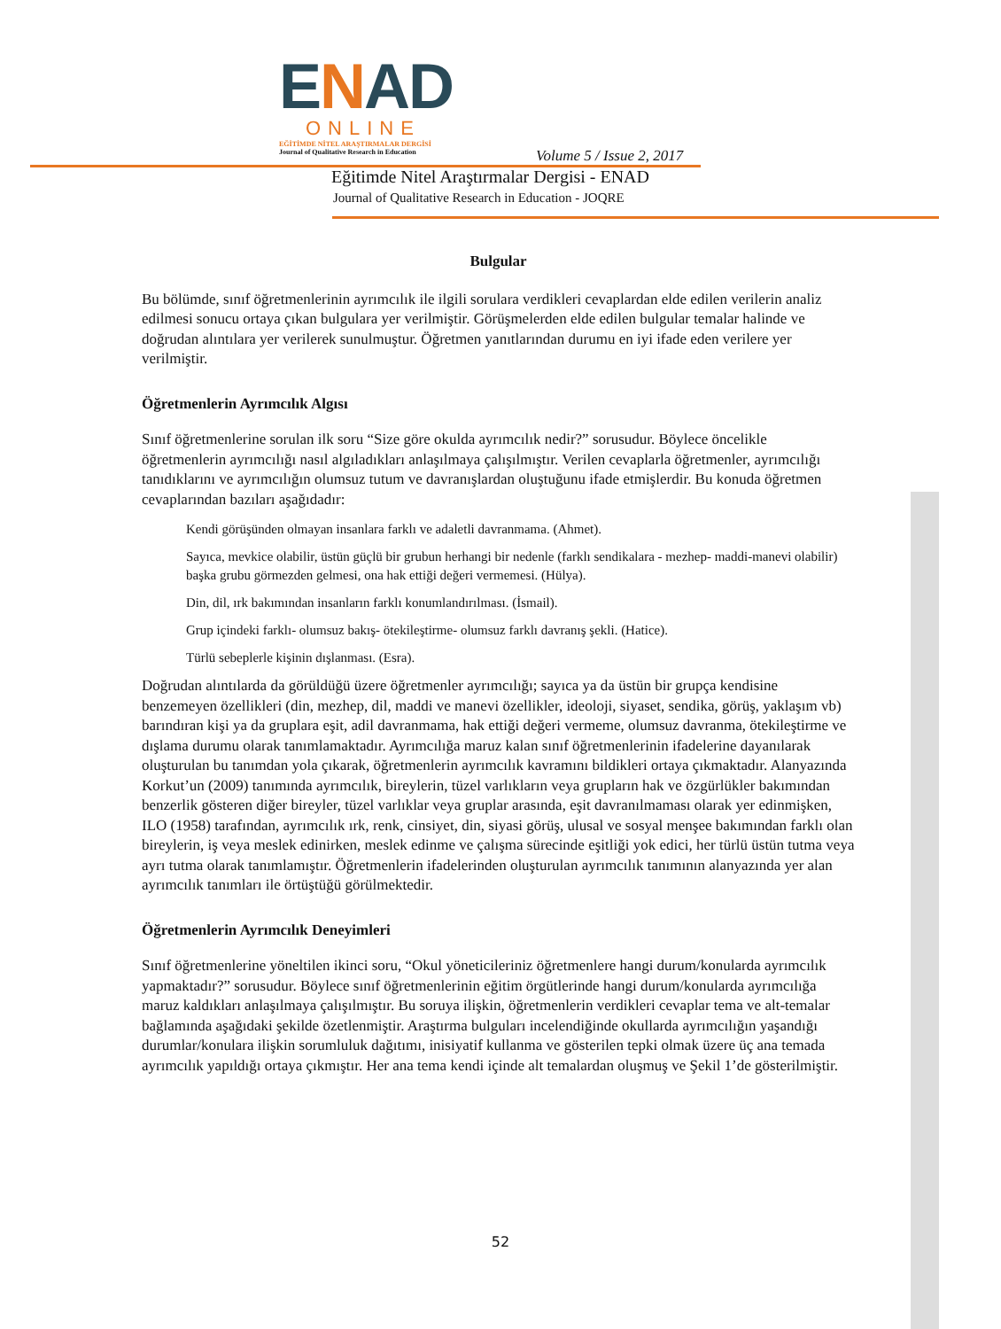ENAD
ONLINE
EĞİTİMDE NİTEL ARAŞTIRMALAR DERGİSİ
Journal of Qualitative Research in Education
Volume 5 / Issue 2, 2017
Eğitimde Nitel Araştırmalar Dergisi - ENAD
Journal of Qualitative Research in Education - JOQRE
Bulgular
Bu bölümde, sınıf öğretmenlerinin ayrımcılık ile ilgili sorulara verdikleri cevaplardan elde edilen verilerin analiz edilmesi sonucu ortaya çıkan bulgulara yer verilmiştir. Görüşmelerden elde edilen bulgular temalar halinde ve doğrudan alıntılara yer verilerek sunulmuştur. Öğretmen yanıtlarından durumu en iyi ifade eden verilere yer verilmiştir.
Öğretmenlerin Ayrımcılık Algısı
Sınıf öğretmenlerine sorulan ilk soru “Size göre okulda ayrımcılık nedir?” sorusudur. Böylece öncelikle öğretmenlerin ayrımcılığı nasıl algıladıkları anlaşılmaya çalışılmıştır. Verilen cevaplarla öğretmenler, ayrımcılığı tanıdıklarını ve ayrımcılığın olumsuz tutum ve davranışlardan oluştuğunu ifade etmişlerdir. Bu konuda öğretmen cevaplarından bazıları aşağıdadır:
Kendi görüşünden olmayan insanlara farklı ve adaletli davranmama. (Ahmet).
Sayıca, mevkice olabilir, üstün güçlü bir grubun herhangi bir nedenle (farklı sendikalara - mezhep- maddi-manevi olabilir) başka grubu görmezden gelmesi, ona hak ettiği değeri vermemesi. (Hülya).
Din, dil, ırk bakımından insanların farklı konumlandırılması. (İsmail).
Grup içindeki farklı- olumsuz bakış- ötekileştirme- olumsuz farklı davranış şekli. (Hatice).
Türlü sebeplerle kişinin dışlanması. (Esra).
Doğrudan alıntılarda da görüldüğü üzere öğretmenler ayrımcılığı; sayıca ya da üstün bir grupça kendisine benzemeyen özellikleri (din, mezhep, dil, maddi ve manevi özellikler, ideoloji, siyaset, sendika, görüş, yaklaşım vb) barındıran kişi ya da gruplara eşit, adil davranmama, hak ettiği değeri vermeme, olumsuz davranma, ötekileştirme ve dışlama durumu olarak tanımlamaktadır. Ayrımcılığa maruz kalan sınıf öğretmenlerinin ifadelerine dayanılarak oluşturulan bu tanımdan yola çıkarak, öğretmenlerin ayrımcılık kavramını bildikleri ortaya çıkmaktadır. Alanyazında Korkut’un (2009) tanımında ayrımcılık, bireylerin, tüzel varlıkların veya grupların hak ve özgürlükler bakımından benzerlik gösteren diğer bireyler, tüzel varlıklar veya gruplar arasında, eşit davranılmaması olarak yer edinmişken, ILO (1958) tarafından, ayrımcılık ırk, renk, cinsiyet, din, siyasi görüş, ulusal ve sosyal menşee bakımından farklı olan bireylerin, iş veya meslek edinirken, meslek edinme ve çalışma sürecinde eşitliği yok edici, her türlü üstün tutma veya ayrı tutma olarak tanımlamıştır. Öğretmenlerin ifadelerinden oluşturulan ayrımcılık tanımının alanyazında yer alan ayrımcılık tanımları ile örtüştüğü görülmektedir.
Öğretmenlerin Ayrımcılık Deneyimleri
Sınıf öğretmenlerine yöneltilen ikinci soru, “Okul yöneticileriniz öğretmenlere hangi durum/konularda ayrımcılık yapmaktadır?” sorusudur. Böylece sınıf öğretmenlerinin eğitim örgütlerinde hangi durum/konularda ayrımcılığa maruz kaldıkları anlaşılmaya çalışılmıştır. Bu soruya ilişkin, öğretmenlerin verdikleri cevaplar tema ve alt-temalar bağlamında aşağıdaki şekilde özetlenmiştir. Araştırma bulguları incelendiğinde okullarda ayrımcılığın yaşandığı durumlar/konulara ilişkin sorumluluk dağıtımı, inisiyatif kullanma ve gösterilen tepki olmak üzere üç ana temada ayrımcılık yapıldığı ortaya çıkmıştır. Her ana tema kendi içinde alt temalardan oluşmuş ve Şekil 1’de gösterilmiştir.
52